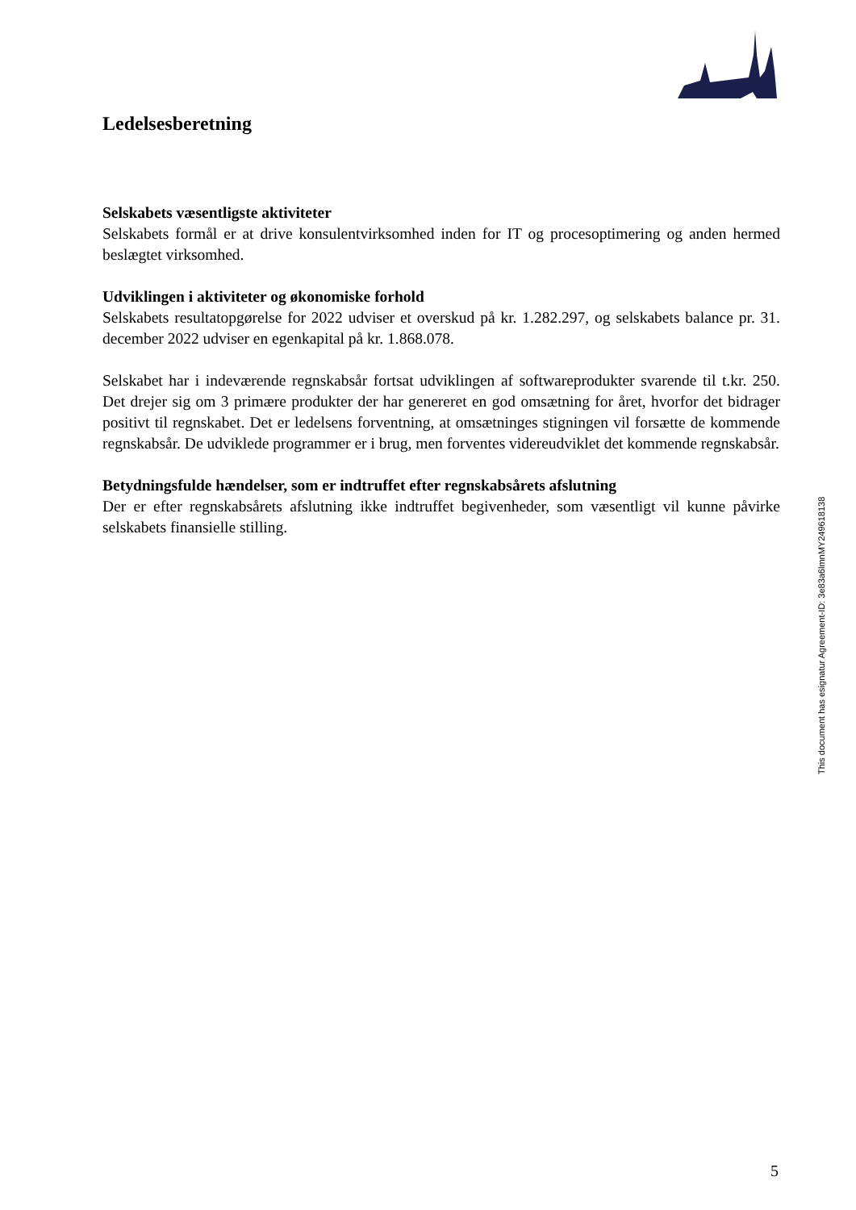Ledelsesberetning
Selskabets væsentligste aktiviteter
Selskabets formål er at drive konsulentvirksomhed inden for IT og procesoptimering og anden hermed beslægtet virksomhed.
Udviklingen i aktiviteter og økonomiske forhold
Selskabets resultatopgørelse for 2022 udviser et overskud på kr. 1.282.297, og selskabets balance pr. 31. december 2022 udviser en egenkapital på kr. 1.868.078.
Selskabet har i indeværende regnskabsår fortsat udviklingen af softwareprodukter svarende til t.kr. 250. Det drejer sig om 3 primære produkter der har genereret en god omsætning for året, hvorfor det bidrager positivt til regnskabet. Det er ledelsens forventning, at omsætninges stigningen vil forsætte de kommende regnskabsår. De udviklede programmer er i brug, men forventes videreudviklet det kommende regnskabsår.
Betydningsfulde hændelser, som er indtruffet efter regnskabsårets afslutning
Der er efter regnskabsårets afslutning ikke indtruffet begivenheder, som væsentligt vil kunne påvirke selskabets finansielle stilling.
This document has esignatur Agreement-ID: 3e83a6lmnMY249618138
5